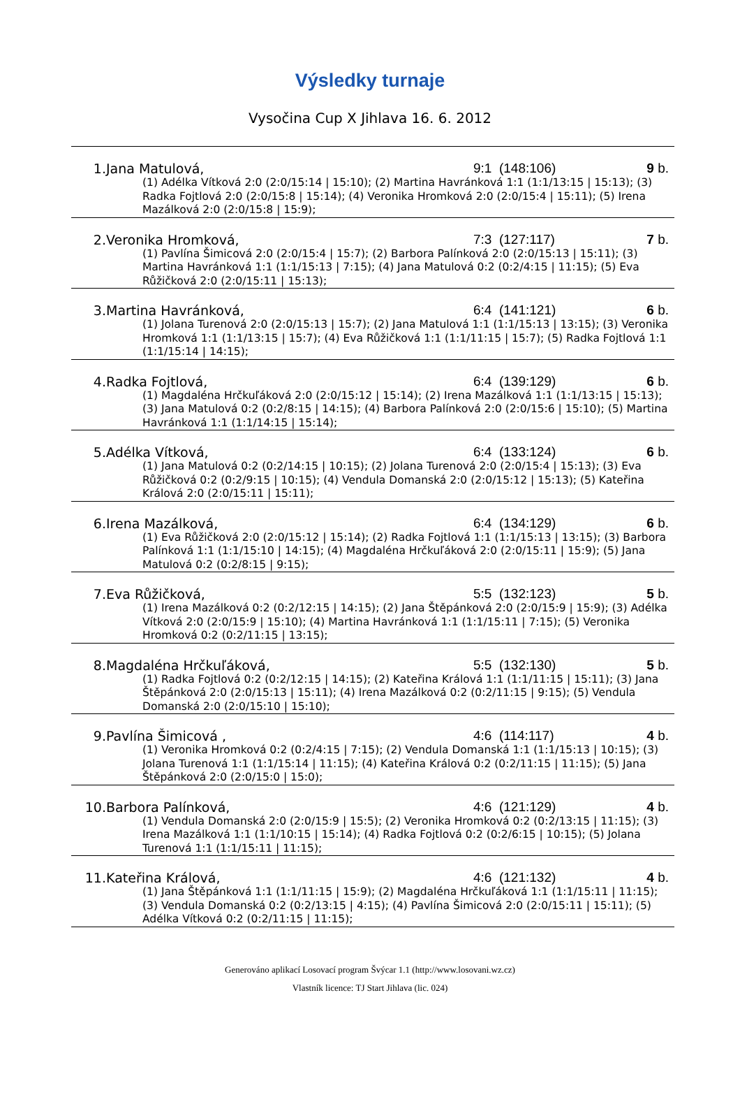Výsledky turnaje
Vysočina Cup X Jihlava 16. 6. 2012
| 1. | Jana Matulová, | 9:1 (148:106) | 9 b. |
| (1) Adélka Vítková 2:0 (2:0/15:14 / 15:10); (2) Martina Havránková 1:1 (1:1/13:15 / 15:13); (3) Radka Fojtlová 2:0 (2:0/15:8 / 15:14); (4) Veronika Hromková 2:0 (2:0/15:4 / 15:11); (5) Irena Mazálková 2:0 (2:0/15:8 / 15:9); | | | |
| 2. | Veronika Hromková, | 7:3 (127:117) | 7 b. |
| (1) Pavlína Šimicová 2:0 (2:0/15:4 / 15:7); (2) Barbora Palínková 2:0 (2:0/15:13 / 15:11); (3) Martina Havránková 1:1 (1:1/15:13 / 7:15); (4) Jana Matulová 0:2 (0:2/4:15 / 11:15); (5) Eva Růžičková 2:0 (2:0/15:11 / 15:13); | | | |
| 3. | Martina Havránková, | 6:4 (141:121) | 6 b. |
| (1) Jolana Turenová 2:0 (2:0/15:13 / 15:7); (2) Jana Matulová 1:1 (1:1/15:13 / 13:15); (3) Veronika Hromková 1:1 (1:1/13:15 / 15:7); (4) Eva Růžičková 1:1 (1:1/11:15 / 15:7); (5) Radka Fojtlová 1:1 (1:1/15:14 / 14:15); | | | |
| 4. | Radka Fojtlová, | 6:4 (139:129) | 6 b. |
| (1) Magdaléna Hrčkuľáková 2:0 (2:0/15:12 / 15:14); (2) Irena Mazálková 1:1 (1:1/13:15 / 15:13); (3) Jana Matulová 0:2 (0:2/8:15 / 14:15); (4) Barbora Palínková 2:0 (2:0/15:6 / 15:10); (5) Martina Havránková 1:1 (1:1/14:15 / 15:14); | | | |
| 5. | Adélka Vítková, | 6:4 (133:124) | 6 b. |
| (1) Jana Matulová 0:2 (0:2/14:15 / 10:15); (2) Jolana Turenová 2:0 (2:0/15:4 / 15:13); (3) Eva Růžičková 0:2 (0:2/9:15 / 10:15); (4) Vendula Domanská 2:0 (2:0/15:12 / 15:13); (5) Kateřina Králová 2:0 (2:0/15:11 / 15:11); | | | |
| 6. | Irena Mazálková, | 6:4 (134:129) | 6 b. |
| (1) Eva Růžičková 2:0 (2:0/15:12 / 15:14); (2) Radka Fojtlová 1:1 (1:1/15:13 / 13:15); (3) Barbora Palínková 1:1 (1:1/15:10 / 14:15); (4) Magdaléna Hrčkuľáková 2:0 (2:0/15:11 / 15:9); (5) Jana Matulová 0:2 (0:2/8:15 / 9:15); | | | |
| 7. | Eva Růžičková, | 5:5 (132:123) | 5 b. |
| (1) Irena Mazálková 0:2 (0:2/12:15 / 14:15); (2) Jana Štěpánková 2:0 (2:0/15:9 / 15:9); (3) Adélka Vítková 2:0 (2:0/15:9 / 15:10); (4) Martina Havránková 1:1 (1:1/15:11 / 7:15); (5) Veronika Hromková 0:2 (0:2/11:15 / 13:15); | | | |
| 8. | Magdaléna Hrčkuľáková, | 5:5 (132:130) | 5 b. |
| (1) Radka Fojtlová 0:2 (0:2/12:15 / 14:15); (2) Kateřina Králová 1:1 (1:1/11:15 / 15:11); (3) Jana Štěpánková 2:0 (2:0/15:13 / 15:11); (4) Irena Mazálková 0:2 (0:2/11:15 / 9:15); (5) Vendula Domanská 2:0 (2:0/15:10 / 15:10); | | | |
| 9. | Pavlína Šimicová , | 4:6 (114:117) | 4 b. |
| (1) Veronika Hromková 0:2 (0:2/4:15 / 7:15); (2) Vendula Domanská 1:1 (1:1/15:13 / 10:15); (3) Jolana Turenová 1:1 (1:1/15:14 / 11:15); (4) Kateřina Králová 0:2 (0:2/11:15 / 11:15); (5) Jana Štěpánková 2:0 (2:0/15:0 / 15:0); | | | |
| 10. | Barbora Palínková, | 4:6 (121:129) | 4 b. |
| (1) Vendula Domanská 2:0 (2:0/15:9 / 15:5); (2) Veronika Hromková 0:2 (0:2/13:15 / 11:15); (3) Irena Mazálková 1:1 (1:1/10:15 / 15:14); (4) Radka Fojtlová 0:2 (0:2/6:15 / 10:15); (5) Jolana Turenová 1:1 (1:1/15:11 / 11:15); | | | |
| 11. | Kateřina Králová, | 4:6 (121:132) | 4 b. |
| (1) Jana Štěpánková 1:1 (1:1/11:15 / 15:9); (2) Magdaléna Hrčkuľáková 1:1 (1:1/15:11 / 11:15); (3) Vendula Domanská 0:2 (0:2/13:15 / 4:15); (4) Pavlína Šimicová 2:0 (2:0/15:11 / 15:11); (5) Adélka Vítková 0:2 (0:2/11:15 / 11:15); | | | |
Generováno aplikací Losovací program Švýcar 1.1 (http://www.losovani.wz.cz)
Vlastník licence: TJ Start Jihlava (lic. 024)